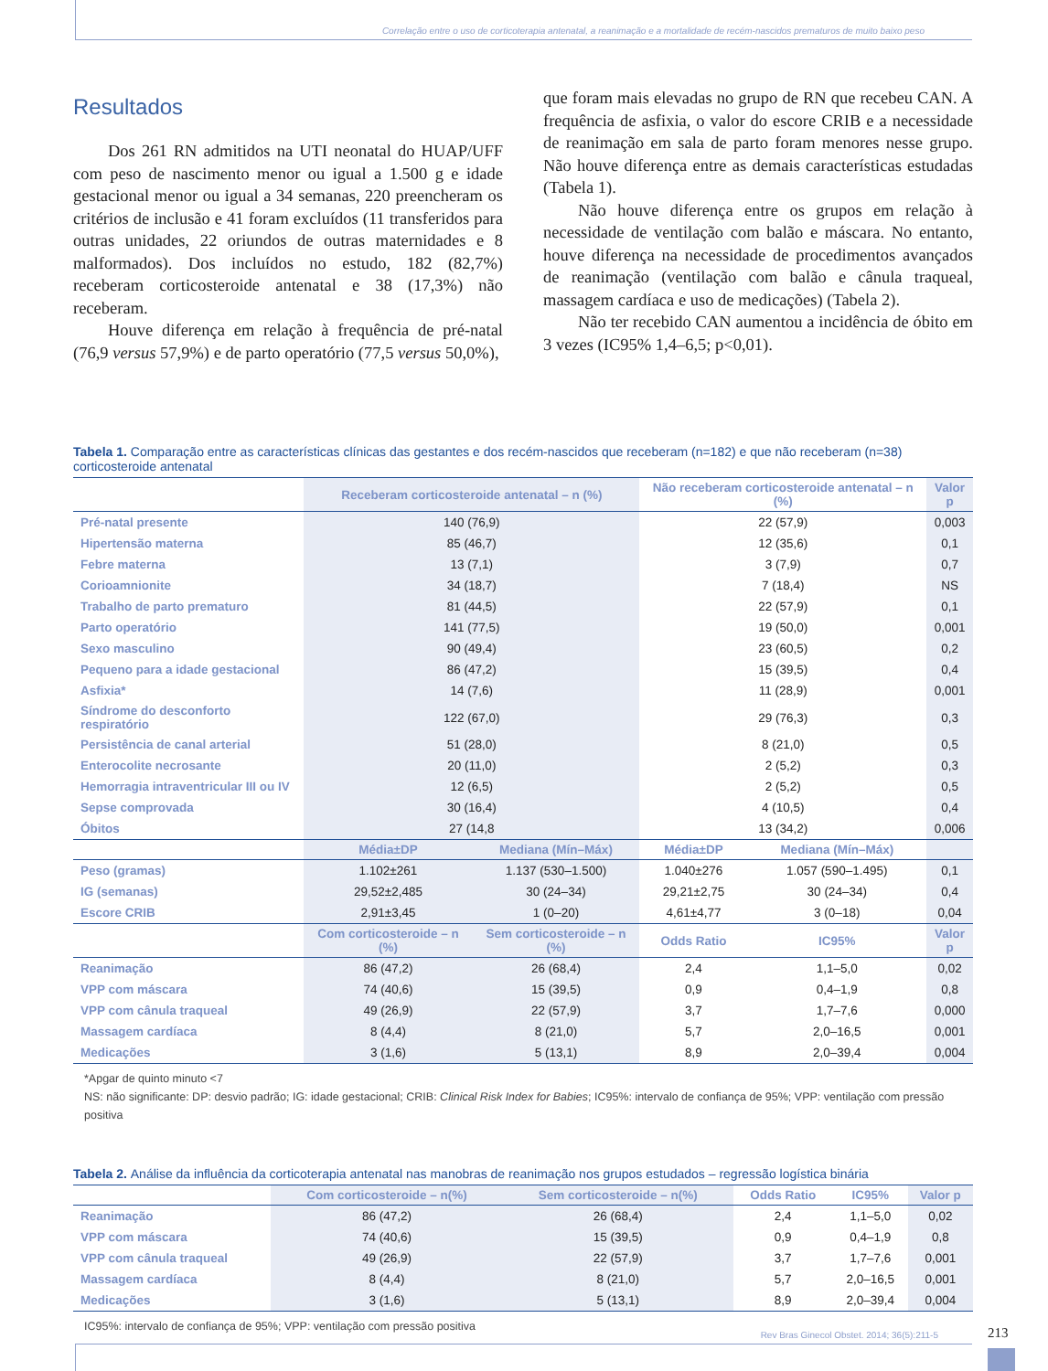Correlação entre o uso de corticoterapia antenatal, a reanimação e a mortalidade de recém-nascidos prematuros de muito baixo peso
Resultados
Dos 261 RN admitidos na UTI neonatal do HUAP/UFF com peso de nascimento menor ou igual a 1.500 g e idade gestacional menor ou igual a 34 semanas, 220 preencheram os critérios de inclusão e 41 foram excluídos (11 transferidos para outras unidades, 22 oriundos de outras maternidades e 8 malformados). Dos incluídos no estudo, 182 (82,7%) receberam corticosteroide antenatal e 38 (17,3%) não receberam.
Houve diferença em relação à frequência de pré-natal (76,9 versus 57,9%) e de parto operatório (77,5 versus 50,0%),
que foram mais elevadas no grupo de RN que recebeu CAN. A frequência de asfixia, o valor do escore CRIB e a necessidade de reanimação em sala de parto foram menores nesse grupo. Não houve diferença entre as demais características estudadas (Tabela 1).
Não houve diferença entre os grupos em relação à necessidade de ventilação com balão e máscara. No entanto, houve diferença na necessidade de procedimentos avançados de reanimação (ventilação com balão e cânula traqueal, massagem cardíaca e uso de medicações) (Tabela 2).
Não ter recebido CAN aumentou a incidência de óbito em 3 vezes (IC95% 1,4–6,5; p<0,01).
Tabela 1. Comparação entre as características clínicas das gestantes e dos recém-nascidos que receberam (n=182) e que não receberam (n=38) corticosteroide antenatal
| | Receberam corticosteroide antenatal – n (%) | | Não receberam corticosteroide antenatal – n (%) | | Valor p |
| --- | --- | --- | --- | --- | --- |
| Pré-natal presente | 140 (76,9) | | 22 (57,9) | | 0,003 |
| Hipertensão materna | 85 (46,7) | | 12 (35,6) | | 0,1 |
| Febre materna | 13 (7,1) | | 3 (7,9) | | 0,7 |
| Corioamnionite | 34 (18,7) | | 7 (18,4) | | NS |
| Trabalho de parto prematuro | 81 (44,5) | | 22 (57,9) | | 0,1 |
| Parto operatório | 141 (77,5) | | 19 (50,0) | | 0,001 |
| Sexo masculino | 90 (49,4) | | 23 (60,5) | | 0,2 |
| Pequeno para a idade gestacional | 86 (47,2) | | 15 (39,5) | | 0,4 |
| Asfixia* | 14 (7,6) | | 11 (28,9) | | 0,001 |
| Síndrome do desconforto respiratório | 122 (67,0) | | 29 (76,3) | | 0,3 |
| Persistência de canal arterial | 51 (28,0) | | 8 (21,0) | | 0,5 |
| Enterocolite necrosante | 20 (11,0) | | 2 (5,2) | | 0,3 |
| Hemorragia intraventricular III ou IV | 12 (6,5) | | 2 (5,2) | | 0,5 |
| Sepse comprovada | 30 (16,4) | | 4 (10,5) | | 0,4 |
| Óbitos | 27 (14,8 | | 13 (34,2) | | 0,006 |
| | Média±DP | Mediana (Mín–Máx) | Média±DP | Mediana (Mín–Máx) | |
| Peso (gramas) | 1.102±261 | 1.137 (530–1.500) | 1.040±276 | 1.057 (590–1.495) | 0,1 |
| IG (semanas) | 29,52±2,485 | 30 (24–34) | 29,21±2,75 | 30 (24–34) | 0,4 |
| Escore CRIB | 2,91±3,45 | 1 (0–20) | 4,61±4,77 | 3 (0–18) | 0,04 |
| | Com corticosteroide – n (%) | Sem corticosteroide – n (%) | Odds Ratio | IC95% | Valor p |
| Reanimação | 86 (47,2) | 26 (68,4) | 2,4 | 1,1–5,0 | 0,02 |
| VPP com máscara | 74 (40,6) | 15 (39,5) | 0,9 | 0,4–1,9 | 0,8 |
| VPP com cânula traqueal | 49 (26,9) | 22 (57,9) | 3,7 | 1,7–7,6 | 0,000 |
| Massagem cardíaca | 8 (4,4) | 8 (21,0) | 5,7 | 2,0–16,5 | 0,001 |
| Medicações | 3 (1,6) | 5 (13,1) | 8,9 | 2,0–39,4 | 0,004 |
*Apgar de quinto minuto <7
NS: não significante: DP: desvio padrão; IG: idade gestacional; CRIB: Clinical Risk Index for Babies; IC95%: intervalo de confiança de 95%; VPP: ventilação com pressão positiva
Tabela 2. Análise da influência da corticoterapia antenatal nas manobras de reanimação nos grupos estudados – regressão logística binária
| | Com corticosteroide – n(%) | Sem corticosteroide – n(%) | Odds Ratio | IC95% | Valor p |
| --- | --- | --- | --- | --- | --- |
| Reanimação | 86 (47,2) | 26 (68,4) | 2,4 | 1,1–5,0 | 0,02 |
| VPP com máscara | 74 (40,6) | 15 (39,5) | 0,9 | 0,4–1,9 | 0,8 |
| VPP com cânula traqueal | 49 (26,9) | 22 (57,9) | 3,7 | 1,7–7,6 | 0,001 |
| Massagem cardíaca | 8 (4,4) | 8 (21,0) | 5,7 | 2,0–16,5 | 0,001 |
| Medicações | 3 (1,6) | 5 (13,1) | 8,9 | 2,0–39,4 | 0,004 |
IC95%: intervalo de confiança de 95%; VPP: ventilação com pressão positiva
Rev Bras Ginecol Obstet. 2014; 36(5):211-5
213